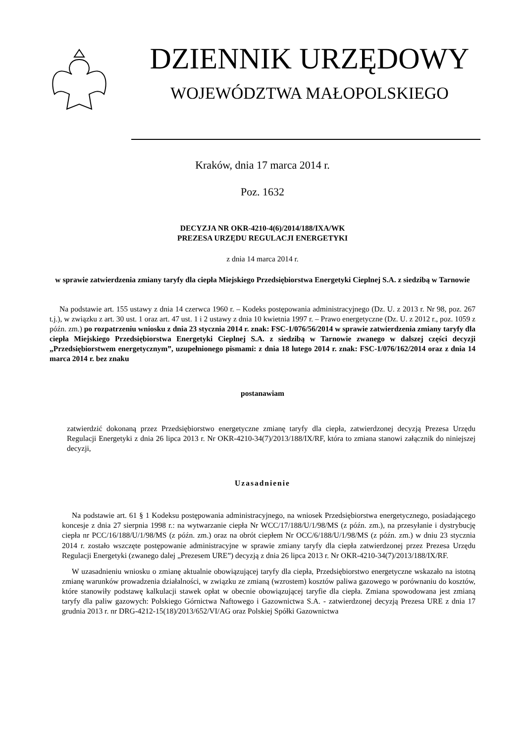DZIENNIK URZĘDOWY
WOJEWÓDZTWA MAŁOPOLSKIEGO
Kraków, dnia 17 marca 2014 r.
Poz. 1632
DECYZJA NR OKR-4210-4(6)/2014/188/IXA/WK
PREZESA URZĘDU REGULACJI ENERGETYKI
z dnia 14 marca 2014 r.
w sprawie zatwierdzenia zmiany taryfy dla ciepła Miejskiego Przedsiębiorstwa Energetyki Cieplnej S.A. z siedzibą w Tarnowie
Na podstawie art. 155 ustawy z dnia 14 czerwca 1960 r. – Kodeks postępowania administracyjnego (Dz. U. z 2013 r. Nr 98, poz. 267 t.j.), w związku z art. 30 ust. 1 oraz art. 47 ust. 1 i 2 ustawy z dnia 10 kwietnia 1997 r. – Prawo energetyczne (Dz. U. z 2012 r., poz. 1059 z późn. zm.) po rozpatrzeniu wniosku z dnia 23 stycznia 2014 r. znak: FSC-1/076/56/2014 w sprawie zatwierdzenia zmiany taryfy dla ciepła Miejskiego Przedsiębiorstwa Energetyki Cieplnej S.A. z siedzibą w Tarnowie zwanego w dalszej części decyzji „Przedsiębiorstwem energetycznym”, uzupełnionego pismami: z dnia 18 lutego 2014 r. znak: FSC-1/076/162/2014 oraz z dnia 14 marca 2014 r. bez znaku
postanawiam
zatwierdzić dokonaną przez Przedsiębiorstwo energetyczne zmianę taryfy dla ciepła, zatwierdzonej decyzją Prezesa Urzędu Regulacji Energetyki z dnia 26 lipca 2013 r. Nr OKR-4210-34(7)/2013/188/IX/RF, która to zmiana stanowi załącznik do niniejszej decyzji,
Uzasadnienie
Na podstawie art. 61 § 1 Kodeksu postępowania administracyjnego, na wniosek Przedsiębiorstwa energetycznego, posiadającego koncesje z dnia 27 sierpnia 1998 r.: na wytwarzanie ciepła Nr WCC/17/188/U/1/98/MS (z późn. zm.), na przesyłanie i dystrybucję ciepła nr PCC/16/188/U/1/98/MS (z późn. zm.) oraz na obrót ciepłem Nr OCC/6/188/U/1/98/MS (z późn. zm.) w dniu 23 stycznia 2014 r. zostało wszczęte postępowanie administracyjne w sprawie zmiany taryfy dla ciepła zatwierdzonej przez Prezesa Urzędu Regulacji Energetyki (zwanego dalej „Prezesem URE”) decyzją z dnia 26 lipca 2013 r. Nr OKR-4210-34(7)/2013/188/IX/RF.
W uzasadnieniu wniosku o zmianę aktualnie obowiązującej taryfy dla ciepła, Przedsiębiorstwo energetyczne wskazało na istotną zmianę warunków prowadzenia działalności, w związku ze zmianą (wzrostem) kosztów paliwa gazowego w porównaniu do kosztów, które stanowiły podstawę kalkulacji stawek opłat w obecnie obowiązującej taryfie dla ciepła. Zmiana spowodowana jest zmianą taryfy dla paliw gazowych: Polskiego Górnictwa Naftowego i Gazownictwa S.A. - zatwierdzonej decyzją Prezesa URE z dnia 17 grudnia 2013 r. nr DRG-4212-15(18)/2013/652/VI/AG oraz Polskiej Spółki Gazownictwa